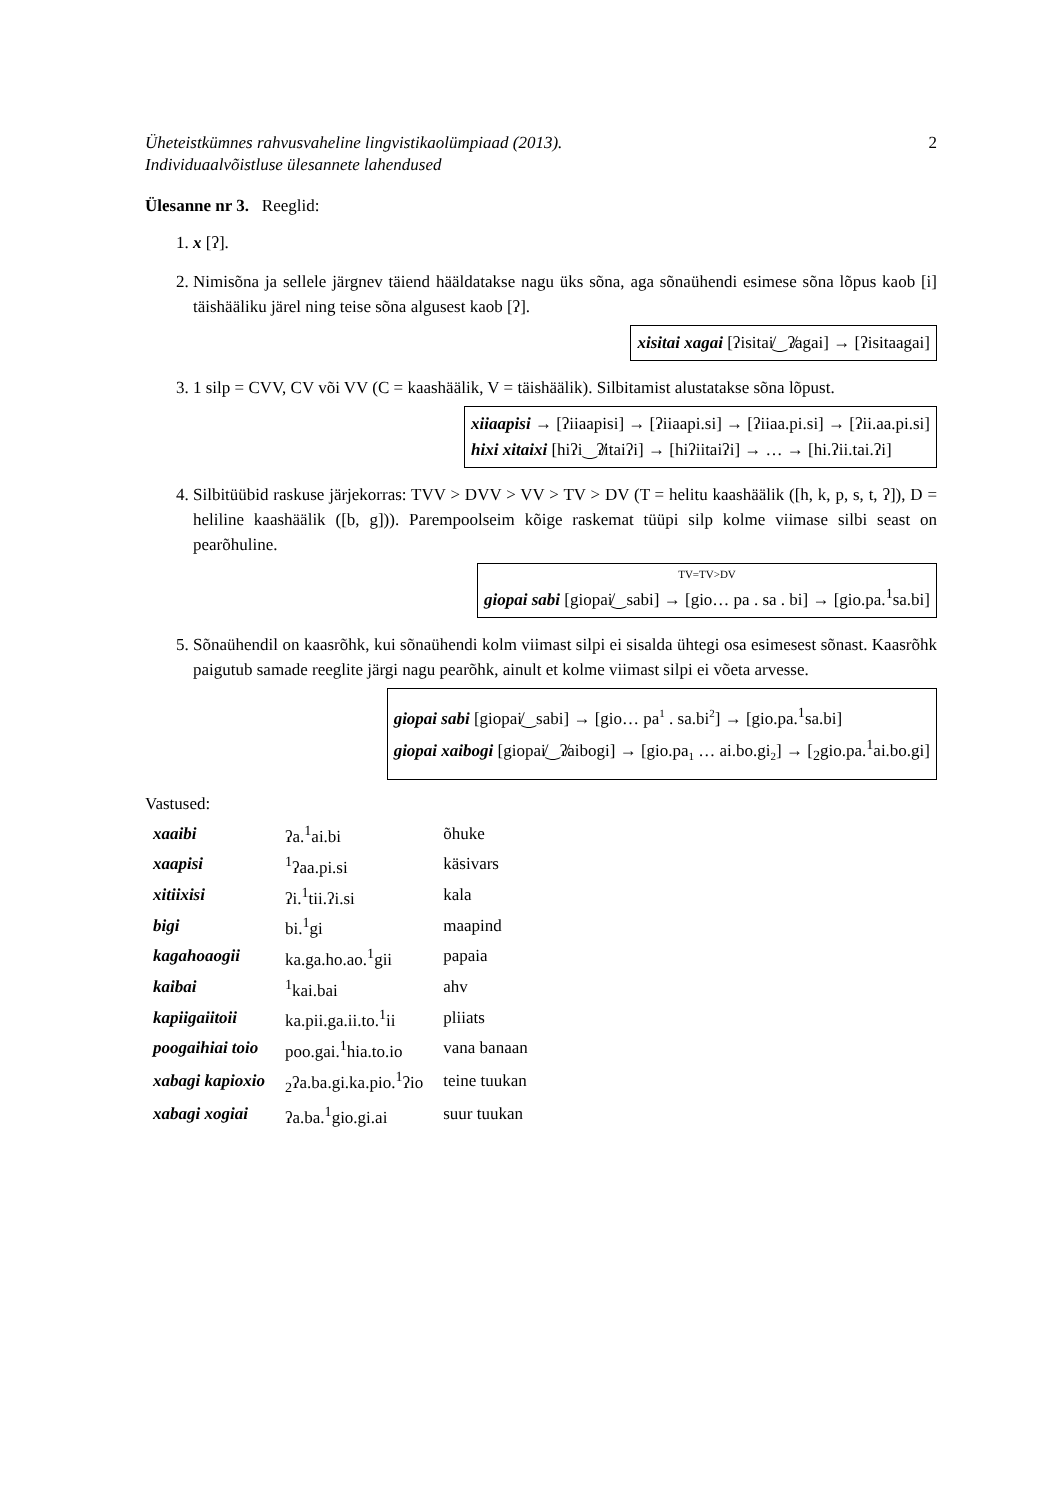Üheteistkümnes rahvusvaheline lingvistikaolümpiaad (2013).
Individuaalvõistluse ülesannete lahendused
2
Ülesanne nr 3. Reeglid:
1. x [ʔ].
2. Nimisõna ja sellele järgnev täiend hääldatakse nagu üks sõna, aga sõnaühendi esimese sõna lõpus kaob [i] täishääliku järel ning teise sõna algusest kaob [ʔ].
xisitai xagai [ʔisitai̸‿ʔ̸agai] → [ʔisitaagai]
3. 1 silp = CVV, CV või VV (C = kaashäälik, V = täishäälik). Silbitamist alustatakse sõna lõpust.
xiiaapisi → [ʔiiaapisi] → [ʔiiaapi.si] → [ʔiiaa.pi.si] → [ʔii.aa.pi.si]
hixi xitaixi [hiʔi‿ʔ̸itaiʔi] → [hiʔiitaiʔi] → … → [hi.ʔii.tai.ʔi]
4. Silbitüübid raskuse järjekorras: TVV > DVV > VV > TV > DV (T = helitu kaashäälik ([h, k, p, s, t, ʔ]), D = heliline kaashäälik ([b, g])). Parempoolseim kõige raskemat tüüpi silp kolme viimase silbi seast on pearõhuline.
TV=TV>DV
giopai sabi [giopai̸‿sabi] → [gio… pa . sa . bi] → [gio.pa.<sup>1</sup>sa.bi]
5. Sõnaühendil on kaasrõhk, kui sõnaühendi kolm viimast silpi ei sisalda ühtegi osa esimesest sõnast. Kaasrõhk paigutub samade reeglite järgi nagu pearõhk, ainult et kolme viimast silpi ei võeta arvesse.
giopai sabi [giopai̸‿sabi] → [gio… pa<sup>1</sup> . sa.bi<sup>2</sup>] → [gio.pa.<sup>1</sup>sa.bi]
giopai xaibogi [giopai̸‿ʔ̸aibogi] → [gio.pa<sub>1</sub> … ai.bo.gi<sub>2</sub>] → [<sub>2</sub>gio.pa.<sup>1</sup>ai.bo.gi]
Vastused:
| xaaibi | ʔa.<sup>1</sup>ai.bi | õhuke |
| xaapisi | <sup>1</sup> ʔaa.pi.si | käsivars |
| xitiixisi | ʔi.<sup>1</sup>tii.ʔi.si | kala |
| bigi | bi.<sup>1</sup>gi | maapind |
| kagahoaogii | ka.ga.ho.ao.<sup>1</sup>gii | papaia |
| kaibai | <sup>1</sup> kai.bai | ahv |
| kapiigaiitoii | ka.pii.ga.ii.to.<sup>1</sup>ii | pliiats |
| poogaihiai toio | poo.gai.<sup>1</sup>hia.to.io | vana banaan |
| xabagi kapioxio | <sub>2</sub>ʔa.ba.gi.ka.pio.<sup>1</sup>ʔio | teine tuukan |
| xabagi xogiai | ʔa.ba.<sup>1</sup>gio.gi.ai | suur tuukan |